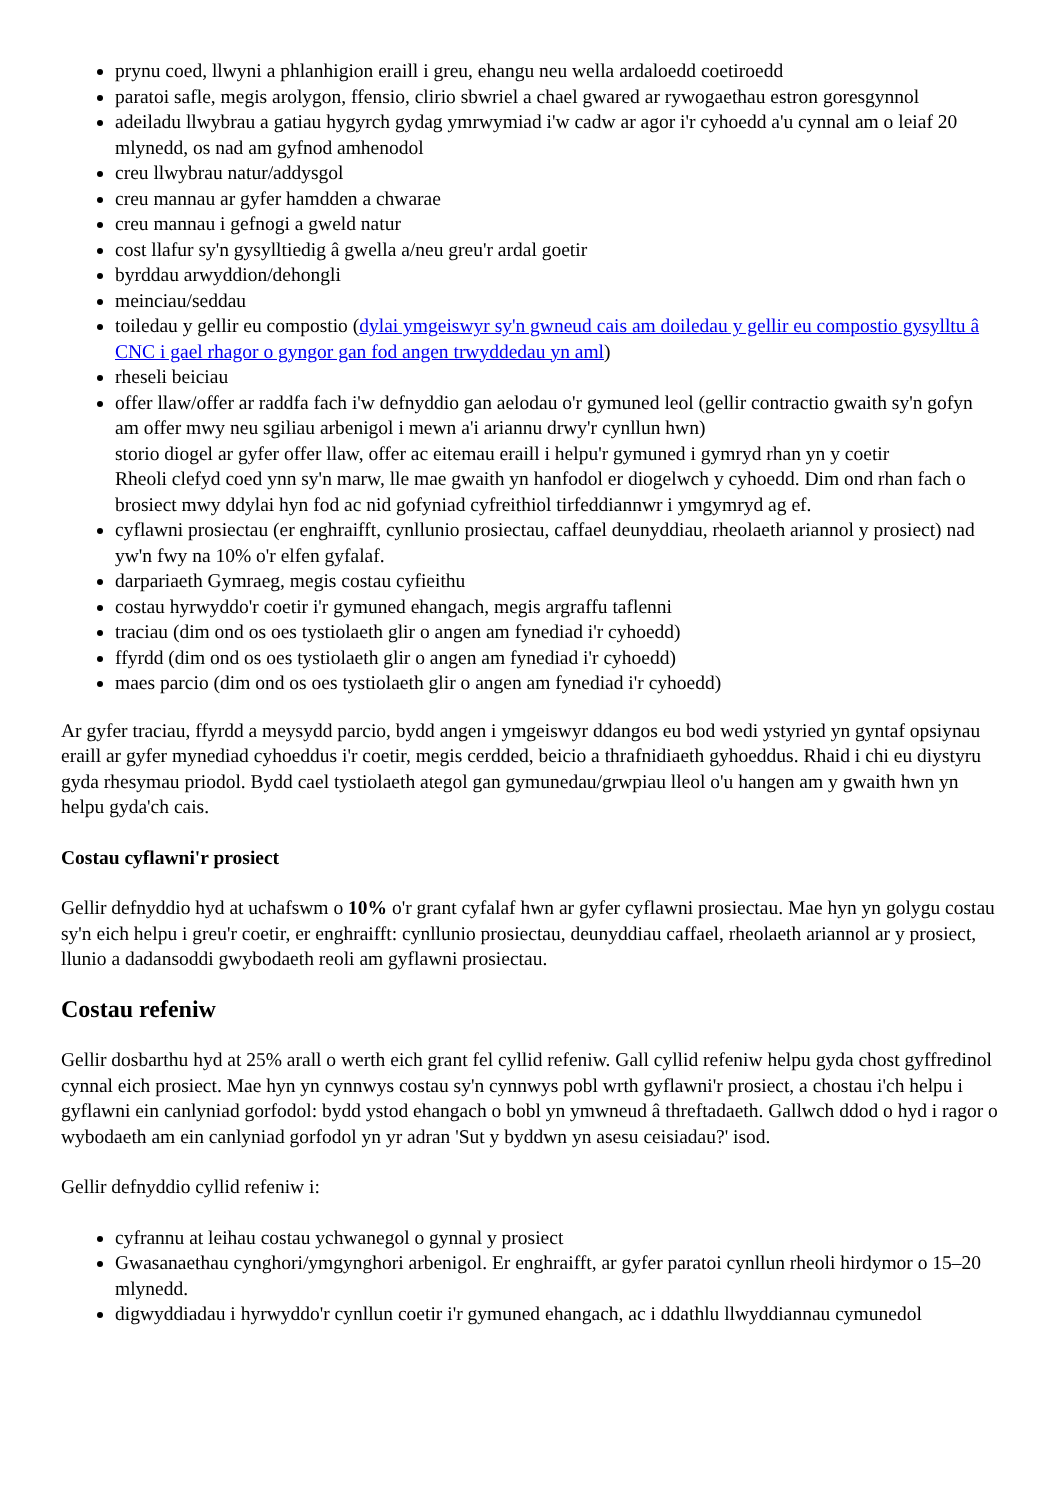prynu coed, llwyni a phlanhigion eraill i greu, ehangu neu wella ardaloedd coetiroedd
paratoi safle, megis arolygon, ffensio, clirio sbwriel a chael gwared ar rywogaethau estron goresgynnol
adeiladu llwybrau a gatiau hygyrch gydag ymrwymiad i'w cadw ar agor i'r cyhoedd a'u cynnal am o leiaf 20 mlynedd, os nad am gyfnod amhenodol
creu llwybrau natur/addysgol
creu mannau ar gyfer hamdden a chwarae
creu mannau i gefnogi a gweld natur
cost llafur sy'n gysylltiedig â gwella a/neu greu'r ardal goetir
byrddau arwyddion/dehongli
meinciau/seddau
toiledau y gellir eu compostio (dylai ymgeiswyr sy'n gwneud cais am doiledau y gellir eu compostio gysylltu â CNC i gael rhagor o gyngor gan fod angen trwyddedau yn aml)
rheseli beiciau
offer llaw/offer ar raddfa fach i'w defnyddio gan aelodau o'r gymuned leol (gellir contractio gwaith sy'n gofyn am offer mwy neu sgiliau arbenigol i mewn a'i ariannu drwy'r cynllun hwn)
storio diogel ar gyfer offer llaw, offer ac eitemau eraill i helpu'r gymuned i gymryd rhan yn y coetir
Rheoli clefyd coed ynn sy'n marw, lle mae gwaith yn hanfodol er diogelwch y cyhoedd. Dim ond rhan fach o brosiect mwy ddylai hyn fod ac nid gofyniad cyfreithiol tirfeddiannwr i ymgymryd ag ef.
cyflawni prosiectau (er enghraifft, cynllunio prosiectau, caffael deunyddiau, rheolaeth ariannol y prosiect) nad yw'n fwy na 10% o'r elfen gyfalaf.
darpariaeth Gymraeg, megis costau cyfieithu
costau hyrwyddo'r coetir i'r gymuned ehangach, megis argraffu taflenni
traciau (dim ond os oes tystiolaeth glir o angen am fynediad i'r cyhoedd)
ffyrdd (dim ond os oes tystiolaeth glir o angen am fynediad i'r cyhoedd)
maes parcio (dim ond os oes tystiolaeth glir o angen am fynediad i'r cyhoedd)
Ar gyfer traciau, ffyrdd a meysydd parcio, bydd angen i ymgeiswyr ddangos eu bod wedi ystyried yn gyntaf opsiynau eraill ar gyfer mynediad cyhoeddus i'r coetir, megis cerdded, beicio a thrafnidiaeth gyhoeddus. Rhaid i chi eu diystyru gyda rhesymau priodol. Bydd cael tystiolaeth ategol gan gymunedau/grwpiau lleol o'u hangen am y gwaith hwn yn helpu gyda'ch cais.
Costau cyflawni'r prosiect
Gellir defnyddio hyd at uchafswm o 10% o'r grant cyfalaf hwn ar gyfer cyflawni prosiectau. Mae hyn yn golygu costau sy'n eich helpu i greu'r coetir, er enghraifft: cynllunio prosiectau, deunyddiau caffael, rheolaeth ariannol ar y prosiect, llunio a dadansoddi gwybodaeth reoli am gyflawni prosiectau.
Costau refeniw
Gellir dosbarthu hyd at 25% arall o werth eich grant fel cyllid refeniw. Gall cyllid refeniw helpu gyda chost gyffredinol cynnal eich prosiect. Mae hyn yn cynnwys costau sy'n cynnwys pobl wrth gyflawni'r prosiect, a chostau i'ch helpu i gyflawni ein canlyniad gorfodol: bydd ystod ehangach o bobl yn ymwneud â threftadaeth. Gallwch ddod o hyd i ragor o wybodaeth am ein canlyniad gorfodol yn yr adran 'Sut y byddwn yn asesu ceisiadau?' isod.
Gellir defnyddio cyllid refeniw i:
cyfrannu at leihau costau ychwanegol o gynnal y prosiect
Gwasanaethau cynghori/ymgynghori arbenigol. Er enghraifft, ar gyfer paratoi cynllun rheoli hirdymor o 15–20 mlynedd.
digwyddiadau i hyrwyddo'r cynllun coetir i'r gymuned ehangach, ac i ddathlu llwyddiannau cymunedol